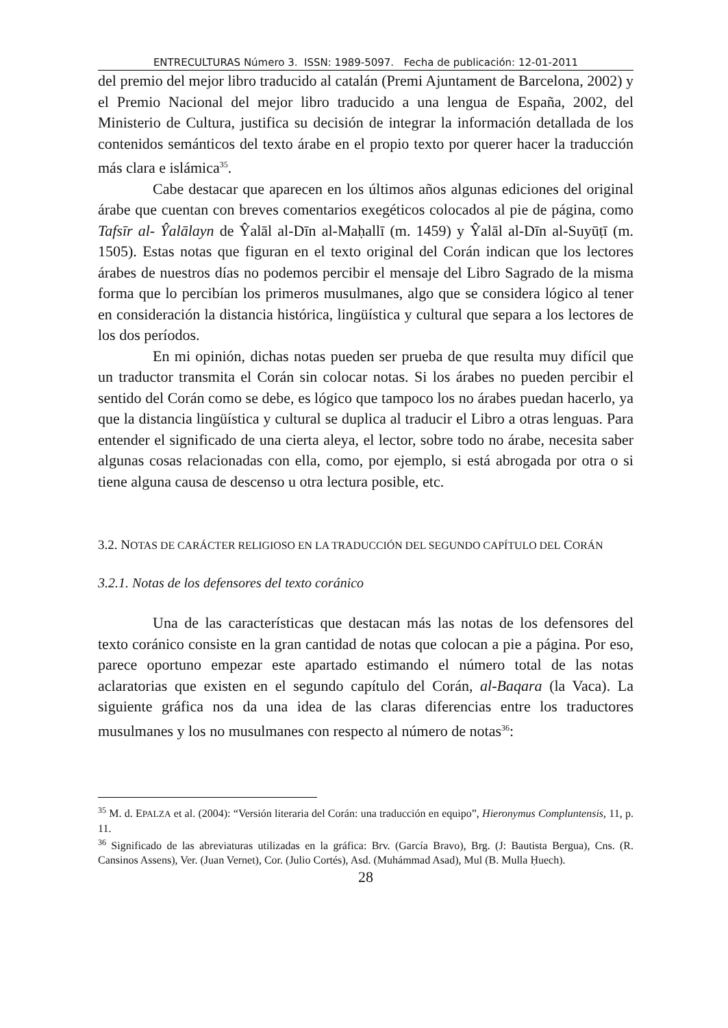ENTRECULTURAS Número 3. ISSN: 1989-5097. Fecha de publicación: 12-01-2011
del premio del mejor libro traducido al catalán (Premi Ajuntament de Barcelona, 2002) y el Premio Nacional del mejor libro traducido a una lengua de España, 2002, del Ministerio de Cultura, justifica su decisión de integrar la información detallada de los contenidos semánticos del texto árabe en el propio texto por querer hacer la traducción más clara e islámica<sup>35</sup>.
Cabe destacar que aparecen en los últimos años algunas ediciones del original árabe que cuentan con breves comentarios exegéticos colocados al pie de página, como Tafsīr al- Ŷalālayn de Ŷalāl al-Dīn al-Maḥallī (m. 1459) y Ŷalāl al-Dīn al-Suyūṭī (m. 1505). Estas notas que figuran en el texto original del Corán indican que los lectores árabes de nuestros días no podemos percibir el mensaje del Libro Sagrado de la misma forma que lo percibían los primeros musulmanes, algo que se considera lógico al tener en consideración la distancia histórica, lingüística y cultural que separa a los lectores de los dos períodos.
En mi opinión, dichas notas pueden ser prueba de que resulta muy difícil que un traductor transmita el Corán sin colocar notas. Si los árabes no pueden percibir el sentido del Corán como se debe, es lógico que tampoco los no árabes puedan hacerlo, ya que la distancia lingüística y cultural se duplica al traducir el Libro a otras lenguas. Para entender el significado de una cierta aleya, el lector, sobre todo no árabe, necesita saber algunas cosas relacionadas con ella, como, por ejemplo, si está abrogada por otra o si tiene alguna causa de descenso u otra lectura posible, etc.
3.2. NOTAS DE CARÁCTER RELIGIOSO EN LA TRADUCCIÓN DEL SEGUNDO CAPÍTULO DEL CORÁN
3.2.1. Notas de los defensores del texto coránico
Una de las características que destacan más las notas de los defensores del texto coránico consiste en la gran cantidad de notas que colocan a pie a página. Por eso, parece oportuno empezar este apartado estimando el número total de las notas aclaratorias que existen en el segundo capítulo del Corán, al-Baqara (la Vaca). La siguiente gráfica nos da una idea de las claras diferencias entre los traductores musulmanes y los no musulmanes con respecto al número de notas<sup>36</sup>:
<sup>35</sup> M. d. EPALZA et al. (2004): “Versión literaria del Corán: una traducción en equipo”, Hieronymus Compluntensis, 11, p. 11.
<sup>36</sup> Significado de las abreviaturas utilizadas en la gráfica: Brv. (García Bravo), Brg. (J: Bautista Bergua), Cns. (R. Cansinos Assens), Ver. (Juan Vernet), Cor. (Julio Cortés), Asd. (Muhámmad Asad), Mul (B. Mulla Ḥuech).
28